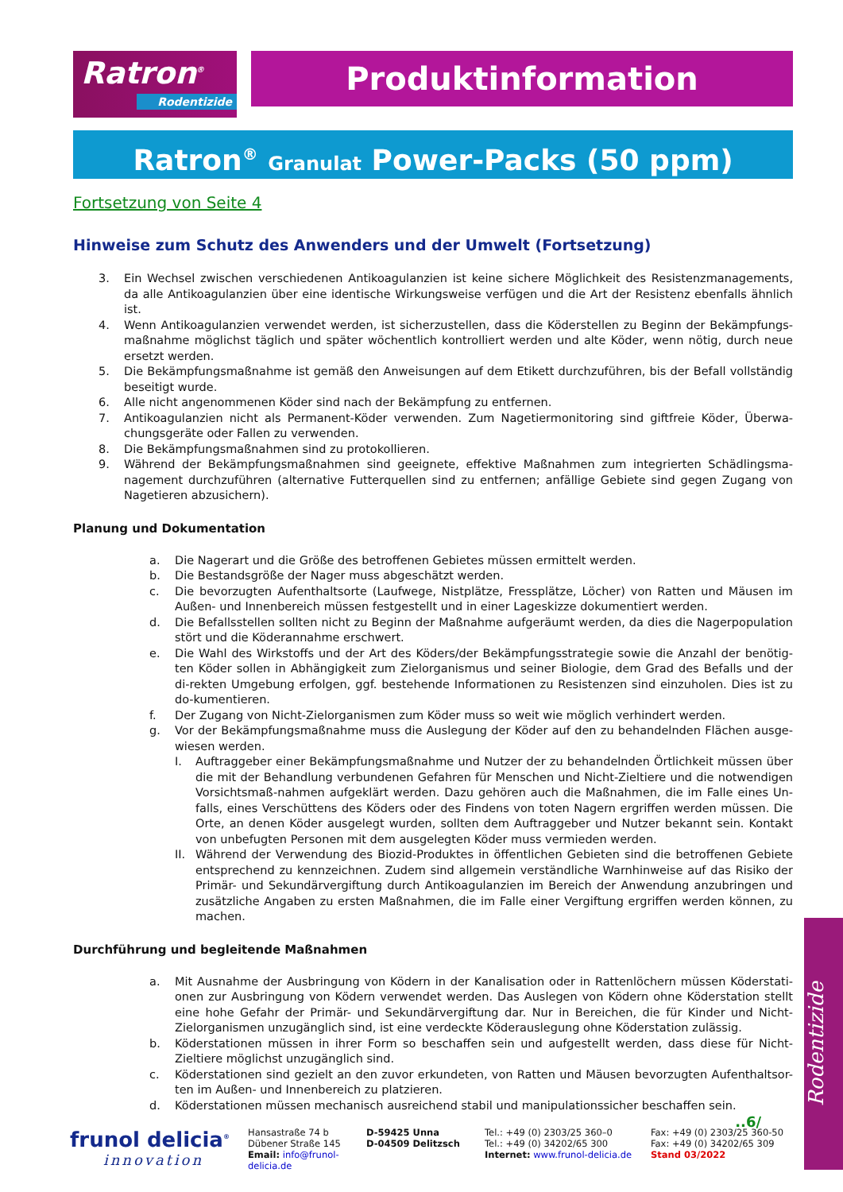Ratron<sup>®</sup>
Rodentizide
Produktinformation
Ratron<sup>®</sup> Granulat Power-Packs (50 ppm)
Fortsetzung von Seite 4
Hinweise zum Schutz des Anwenders und der Umwelt (Fortsetzung)
3. Ein Wechsel zwischen verschiedenen Antikoagulanzien ist keine sichere Möglichkeit des Resistenzmanagements, da alle Antikoagulanzien über eine identische Wirkungsweise verfügen und die Art der Resistenz ebenfalls ähnlich ist.
4. Wenn Antikoagulanzien verwendet werden, ist sicherzustellen, dass die Köderstellen zu Beginn der Bekämpfungs-maßnahme möglichst täglich und später wöchentlich kontrolliert werden und alte Köder, wenn nötig, durch neue ersetzt werden.
5. Die Bekämpfungsmaßnahme ist gemäß den Anweisungen auf dem Etikett durchzuführen, bis der Befall vollständig beseitigt wurde.
6. Alle nicht angenommenen Köder sind nach der Bekämpfung zu entfernen.
7. Antikoagulanzien nicht als Permanent-Köder verwenden. Zum Nagetiermonitoring sind giftfreie Köder, Überwa-chungsgeräte oder Fallen zu verwenden.
8. Die Bekämpfungsmaßnahmen sind zu protokollieren.
9. Während der Bekämpfungsmaßnahmen sind geeignete, effektive Maßnahmen zum integrierten Schädlingsma-nagement durchzuführen (alternative Futterquellen sind zu entfernen; anfällige Gebiete sind gegen Zugang von Nagetieren abzusichern).
Planung und Dokumentation
a. Die Nagerart und die Größe des betroffenen Gebietes müssen ermittelt werden.
b. Die Bestandsgröße der Nager muss abgeschätzt werden.
c. Die bevorzugten Aufenthaltsorte (Laufwege, Nistplätze, Fressplätze, Löcher) von Ratten und Mäusen im Außen- und Innenbereich müssen festgestellt und in einer Lageskizze dokumentiert werden.
d. Die Befallsstellen sollten nicht zu Beginn der Maßnahme aufgeräumt werden, da dies die Nagerpopulation stört und die Köderannahme erschwert.
e. Die Wahl des Wirkstoffs und der Art des Köders/der Bekämpfungsstrategie sowie die Anzahl der benötig-ten Köder sollen in Abhängigkeit zum Zielorganismus und seiner Biologie, dem Grad des Befalls und der di-rekten Umgebung erfolgen, ggf. bestehende Informationen zu Resistenzen sind einzuholen. Dies ist zu do-kumentieren.
f. Der Zugang von Nicht-Zielorganismen zum Köder muss so weit wie möglich verhindert werden.
g. Vor der Bekämpfungsmaßnahme muss die Auslegung der Köder auf den zu behandelnden Flächen ausge-wiesen werden.
I. Auftraggeber einer Bekämpfungsmaßnahme und Nutzer der zu behandelnden Örtlichkeit müssen über die mit der Behandlung verbundenen Gefahren für Menschen und Nicht-Zieltiere und die notwendigen Vorsichtsmaß-nahmen aufgeklärt werden. Dazu gehören auch die Maßnahmen, die im Falle eines Un-falls, eines Verschüttens des Köders oder des Findens von toten Nagern ergriffen werden müssen. Die Orte, an denen Köder ausgelegt wurden, sollten dem Auftraggeber und Nutzer bekannt sein. Kontakt von unbefugten Personen mit dem ausgelegten Köder muss vermieden werden.
II. Während der Verwendung des Biozid-Produktes in öffentlichen Gebieten sind die betroffenen Gebiete entsprechend zu kennzeichnen. Zudem sind allgemein verständliche Warnhinweise auf das Risiko der Primär- und Sekundärvergiftung durch Antikoagulanzien im Bereich der Anwendung anzubringen und zusätzliche Angaben zu ersten Maßnahmen, die im Falle einer Vergiftung ergriffen werden können, zu machen.
Durchführung und begleitende Maßnahmen
a. Mit Ausnahme der Ausbringung von Ködern in der Kanalisation oder in Rattenlöchern müssen Köderstati-onen zur Ausbringung von Ködern verwendet werden. Das Auslegen von Ködern ohne Köderstation stellt eine hohe Gefahr der Primär- und Sekundärvergiftung dar. Nur in Bereichen, die für Kinder und Nicht-Zielorganismen unzugänglich sind, ist eine verdeckte Köderauslegung ohne Köderstation zulässig.
b. Köderstationen müssen in ihrer Form so beschaffen sein und aufgestellt werden, dass diese für Nicht-Zieltiere möglichst unzugänglich sind.
c. Köderstationen sind gezielt an den zuvor erkundeten, von Ratten und Mäusen bevorzugten Aufenthaltsor-ten im Außen- und Innenbereich zu platzieren.
d. Köderstationen müssen mechanisch ausreichend stabil und manipulationssicher beschaffen sein.
..6/
frunol delicia<sup>®</sup>
innovation
Hansastraße 74 b
Dübener Straße 145
Email: info@frunol-delicia.de
D-59425 Unna
D-04509 Delitzsch
Tel.: +49 (0) 2303/25 360–0
Tel.: +49 (0) 34202/65 300
Internet: www.frunol-delicia.de
Fax: +49 (0) 2303/25 360-50
Fax: +49 (0) 34202/65 309
Stand 03/2022
Rodentizide